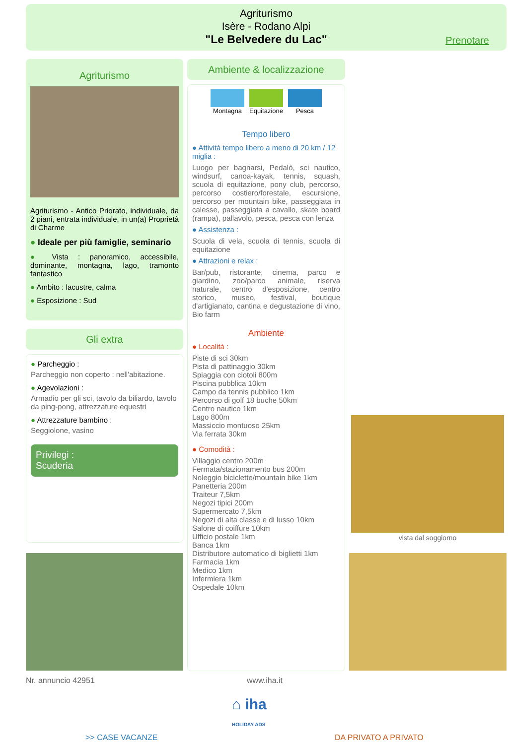Agriturismo
Isère - Rodano Alpi
"Le Belvedere du Lac"
Prenotare
Agriturismo
Agriturismo - Antico Priorato, individuale, da 2 piani, entrata individuale, in un(a) Proprietà di Charme
● Ideale per più famiglie, seminario
● Vista : panoramico, accessibile, dominante, montagna, lago, tramonto fantastico
● Ambito : lacustre, calma
● Esposizione : Sud
Gli extra
● Parcheggio :
Parcheggio non coperto : nell'abitazione.
● Agevolazioni :
Armadio per gli sci, tavolo da biliardo, tavolo da ping-pong, attrezzature equestri
● Attrezzature bambino :
Seggiolone, vasino
Privilegi :
Scuderia
Ambiente & localizzazione
Montagna Equitazione Pesca
Tempo libero
● Attività tempo libero a meno di 20 km / 12 miglia :
Luogo per bagnarsi, Pedalò, sci nautico, windsurf, canoa-kayak, tennis, squash, scuola di equitazione, pony club, percorso, percorso costiero/forestale, escursione, percorso per mountain bike, passeggiata in calesse, passeggiata a cavallo, skate board (rampa), pallavolo, pesca, pesca con lenza
● Assistenza :
Scuola di vela, scuola di tennis, scuola di equitazione
● Attrazioni e relax :
Bar/pub, ristorante, cinema, parco e giardino, zoo/parco animale, riserva naturale, centro d'esposizione, centro storico, museo, festival, boutique d'artigianato, cantina e degustazione di vino, Bio farm
Ambiente
● Località :
Piste di sci 30km
Pista di pattinaggio 30km
Spiaggia con ciotoli 800m
Piscina pubblica 10km
Campo da tennis pubblico 1km
Percorso di golf 18 buche 50km
Centro nautico 1km
Lago 800m
Massiccio montuoso 25km
Via ferrata 30km
● Comodità :
Villaggio centro 200m
Fermata/stazionamento bus 200m
Noleggio biciclette/mountain bike 1km
Panetteria 200m
Traiteur 7,5km
Negozi tipici 200m
Supermercato 7,5km
Negozi di alta classe e di lusso 10km
Salone di coiffure 10km
Ufficio postale 1km
Banca 1km
Distributore automatico di biglietti 1km
Farmacia 1km
Medico 1km
Infermiera 1km
Ospedale 10km
vista dal soggiorno
Nr. annuncio 42951 www.iha.it
⌂ iha
HOLIDAY ADS
>> CASE VACANZE DA PRIVATO A PRIVATO